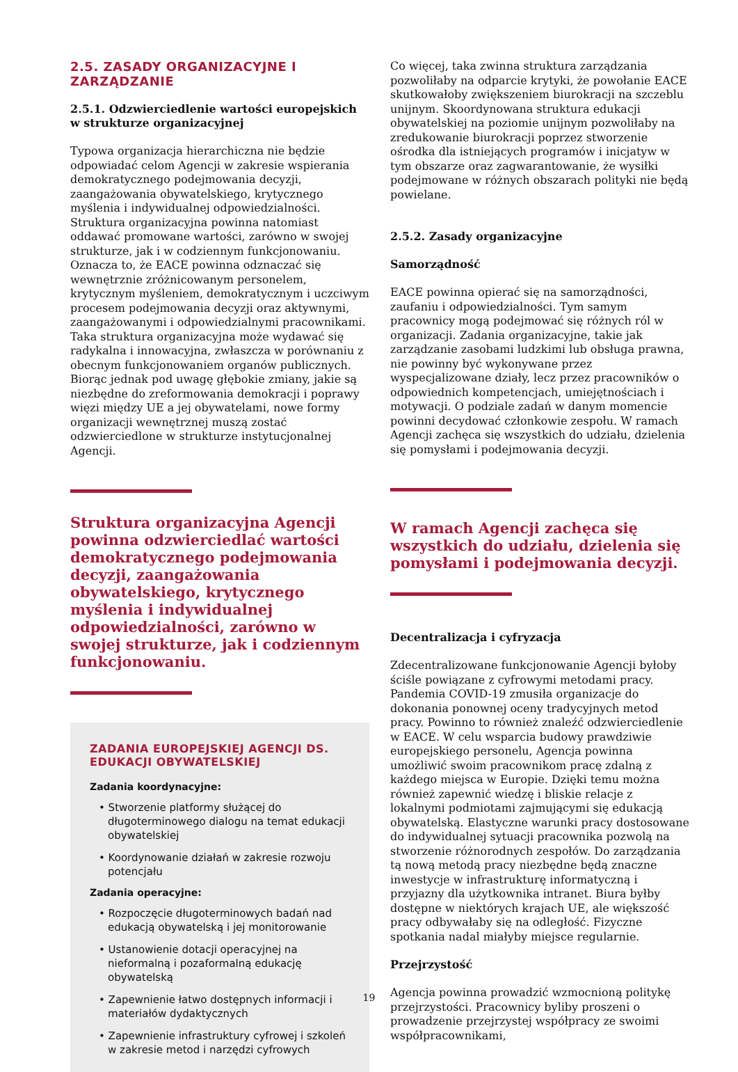2.5. ZASADY ORGANIZACYJNE I ZARZĄDZANIE
2.5.1. Odzwierciedlenie wartości europejskich w strukturze organizacyjnej
Typowa organizacja hierarchiczna nie będzie odpowiadać celom Agencji w zakresie wspierania demokratycznego podejmowania decyzji, zaangażowania obywatelskiego, krytycznego myślenia i indywidualnej odpowiedzialności. Struktura organizacyjna powinna natomiast oddawać promowane wartości, zarówno w swojej strukturze, jak i w codziennym funkcjonowaniu. Oznacza to, że EACE powinna odznaczać się wewnętrznie zróżnicowanym personelem, krytycznym myśleniem, demokratycznym i uczciwym procesem podejmowania decyzji oraz aktywnymi, zaangażowanymi i odpowiedzialnymi pracownikami. Taka struktura organizacyjna może wydawać się radykalna i innowacyjna, zwłaszcza w porównaniu z obecnym funkcjonowaniem organów publicznych. Biorąc jednak pod uwagę głębokie zmiany, jakie są niezbędne do zreformowania demokracji i poprawy więzi między UE a jej obywatelami, nowe formy organizacji wewnętrznej muszą zostać odzwierciedlone w strukturze instytucjonalnej Agencji.
Struktura organizacyjna Agencji powinna odzwierciedlać wartości demokratycznego podejmowania decyzji, zaangażowania obywatelskiego, krytycznego myślenia i indywidualnej odpowiedzialności, zarówno w swojej strukturze, jak i codziennym funkcjonowaniu.
ZADANIA EUROPEJSKIEJ AGENCJI DS. EDUKACJI OBYWATELSKIEJ
Zadania koordynacyjne:
• Stworzenie platformy służącej do długoterminowego dialogu na temat edukacji obywatelskiej
• Koordynowanie działań w zakresie rozwoju potencjału
Zadania operacyjne:
• Rozpoczęcie długoterminowych badań nad edukacją obywatelską i jej monitorowanie
• Ustanowienie dotacji operacyjnej na nieformalną i pozaformalną edukację obywatelską
• Zapewnienie łatwo dostępnych informacji i materiałów dydaktycznych
• Zapewnienie infrastruktury cyfrowej i szkoleń w zakresie metod i narzędzi cyfrowych
Co więcej, taka zwinna struktura zarządzania pozwoliłaby na odparcie krytyki, że powołanie EACE skutkowałoby zwiększeniem biurokracji na szczeblu unijnym. Skoordynowana struktura edukacji obywatelskiej na poziomie unijnym pozwoliłaby na zredukowanie biurokracji poprzez stworzenie ośrodka dla istniejących programów i inicjatyw w tym obszarze oraz zagwarantowanie, że wysiłki podejmowane w różnych obszarach polityki nie będą powielane.
2.5.2. Zasady organizacyjne
Samorządność
EACE powinna opierać się na samorządności, zaufaniu i odpowiedzialności. Tym samym pracownicy mogą podejmować się różnych ról w organizacji. Zadania organizacyjne, takie jak zarządzanie zasobami ludzkimi lub obsługa prawna, nie powinny być wykonywane przez wyspecjalizowane działy, lecz przez pracowników o odpowiednich kompetencjach, umiejętnościach i motywacji. O podziale zadań w danym momencie powinni decydować członkowie zespołu. W ramach Agencji zachęca się wszystkich do udziału, dzielenia się pomysłami i podejmowania decyzji.
W ramach Agencji zachęca się wszystkich do udziału, dzielenia się pomysłami i podejmowania decyzji.
Decentralizacja i cyfryzacja
Zdecentralizowane funkcjonowanie Agencji byłoby ściśle powiązane z cyfrowymi metodami pracy. Pandemia COVID-19 zmusiła organizacje do dokonania ponownej oceny tradycyjnych metod pracy. Powinno to również znaleźć odzwierciedlenie w EACE. W celu wsparcia budowy prawdziwie europejskiego personelu, Agencja powinna umożliwić swoim pracownikom pracę zdalną z każdego miejsca w Europie. Dzięki temu można również zapewnić wiedzę i bliskie relacje z lokalnymi podmiotami zajmującymi się edukacją obywatelską. Elastyczne warunki pracy dostosowane do indywidualnej sytuacji pracownika pozwolą na stworzenie różnorodnych zespołów. Do zarządzania tą nową metodą pracy niezbędne będą znaczne inwestycje w infrastrukturę informatyczną i przyjazny dla użytkownika intranet. Biura byłby dostępne w niektórych krajach UE, ale większość pracy odbywałaby się na odległość. Fizyczne spotkania nadal miałyby miejsce regularnie.
Przejrzystość
Agencja powinna prowadzić wzmocnioną politykę przejrzystości. Pracownicy byliby proszeni o prowadzenie przejrzystej współpracy ze swoimi współpracownikami,
19